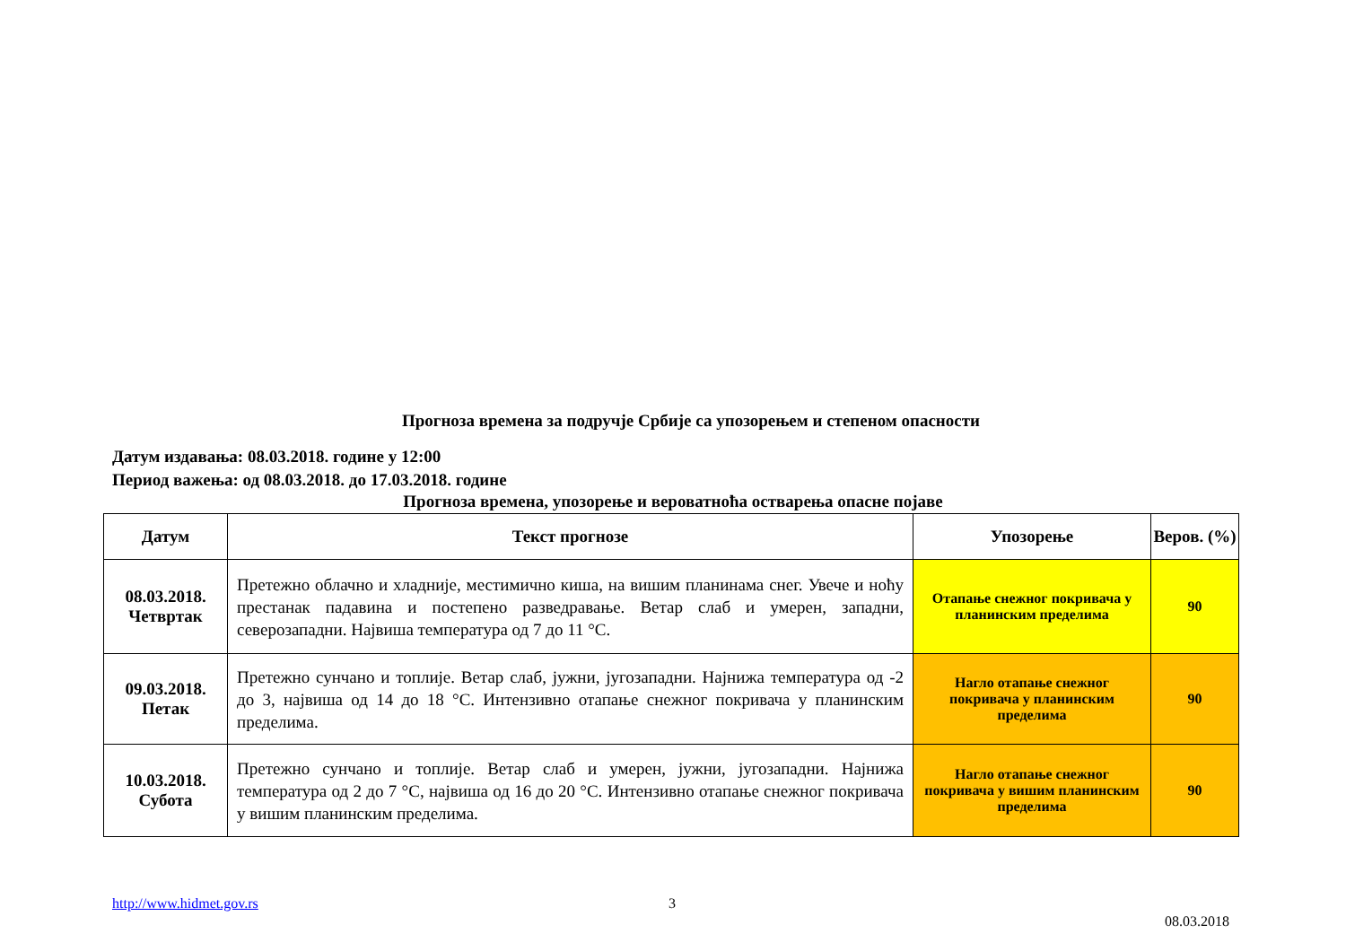Прогноза времена за подручје Србије са упозорењем и степеном опасности
Датум издавања: 08.03.2018. године у 12:00
Период важења: од 08.03.2018. до 17.03.2018. године
Прогноза времена, упозорење и вероватноћа остварења опасне појаве
| Датум | Текст прогнозе | Упозорење | Веров. (%) |
| --- | --- | --- | --- |
| 08.03.2018. Четвртак | Претежно облачно и хладније, местимично киша, на вишим планинама снег. Увече и ноћу престанак падавина и постепено разведравање. Ветар слаб и умерен, западни, северозападни. Највиша температура од 7 до 11 °C. | Отапање снежног покривача у планинским пределима | 90 |
| 09.03.2018. Петак | Претежно сунчано и топлије. Ветар слаб, јужни, југозападни. Најнижа температура од -2 до 3, највиша од 14 до 18 °C. Интензивно отапање снежног покривача у планинским пределима. | Нагло отапање снежног покривача у планинским пределима | 90 |
| 10.03.2018. Субота | Претежно сунчано и топлије. Ветар слаб и умерен, јужни, југозападни. Најнижа температура од 2 до 7 °C, највиша од 16 до 20 °C. Интензивно отапање снежног покривача у вишим планинским пределима. | Нагло отапање снежног покривача у вишим планинским пределима | 90 |
http://www.hidmet.gov.rs 3 08.03.2018